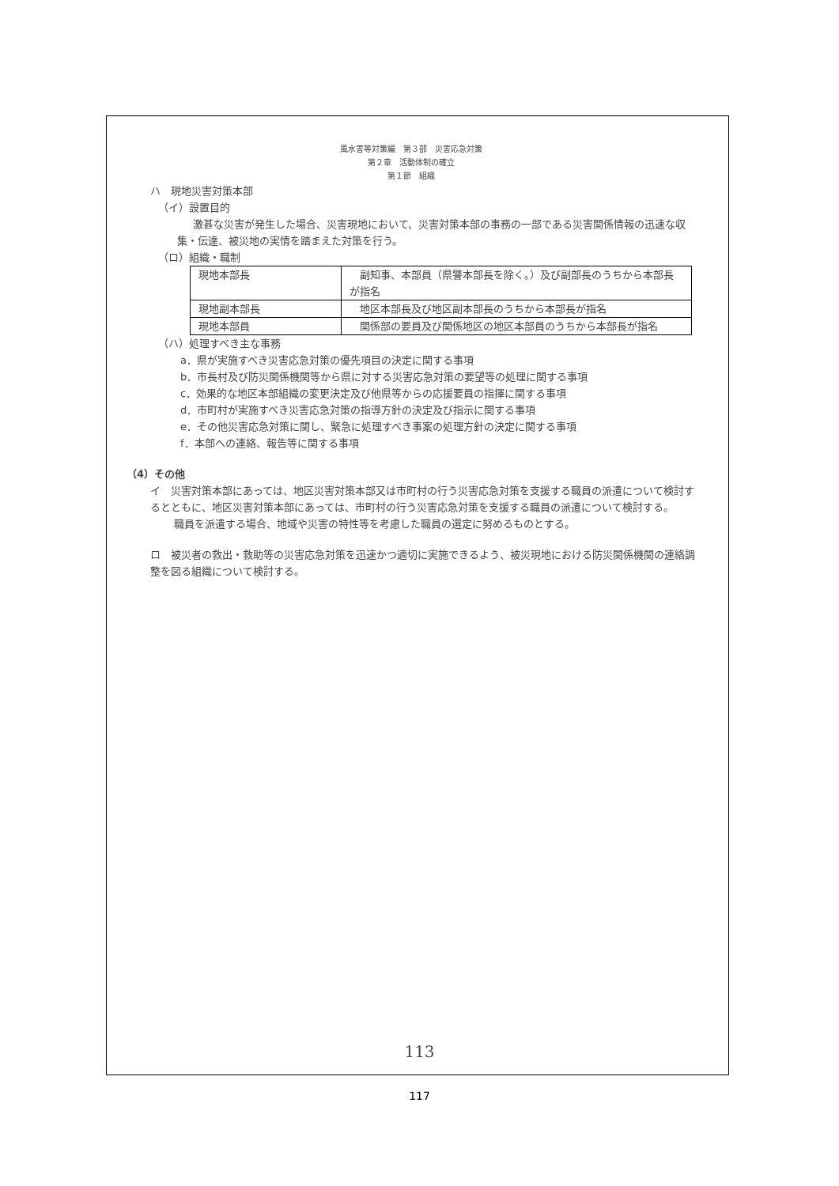風水害等対策編　第３部　災害応急対策
第２章　活動体制の確立
第１節　組織
ハ　現地災害対策本部
（イ）設置目的
激甚な災害が発生した場合、災害現地において、災害対策本部の事務の一部である災害関係情報の迅速な収集・伝達、被災地の実情を踏まえた対策を行う。
（ロ）組織・職制
| 現地本部長 | 副知事、本部員（県警本部長を除く。）及び副部長のうちから本部長が指名 |
| 現地副本部長 | 地区本部長及び地区副本部長のうちから本部長が指名 |
| 現地本部員 | 関係部の要員及び関係地区の地区本部員のうちから本部長が指名 |
（ハ）処理すべき主な事務
a．県が実施すべき災害応急対策の優先項目の決定に関する事項
b．市長村及び防災関係機関等から県に対する災害応急対策の要望等の処理に関する事項
c．効果的な地区本部組織の変更決定及び他県等からの応援要員の指揮に関する事項
d．市町村が実施すべき災害応急対策の指導方針の決定及び指示に関する事項
e．その他災害応急対策に関し、緊急に処理すべき事案の処理方針の決定に関する事項
f．本部への連絡、報告等に関する事項
（4）その他
イ　災害対策本部にあっては、地区災害対策本部又は市町村の行う災害応急対策を支援する職員の派遣について検討するとともに、地区災害対策本部にあっては、市町村の行う災害応急対策を支援する職員の派遣について検討する。
職員を派遣する場合、地域や災害の特性等を考慮した職員の選定に努めるものとする。
ロ　被災者の救出・救助等の災害応急対策を迅速かつ適切に実施できるよう、被災現地における防災関係機関の連絡調整を図る組織について検討する。
113
117